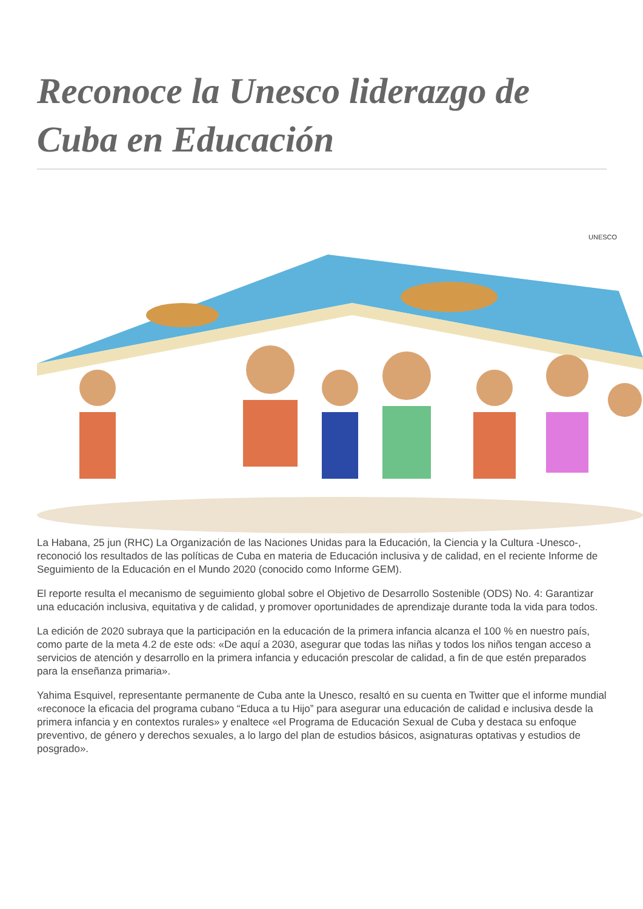Reconoce la Unesco liderazgo de Cuba en Educación
UNESCO
La Habana, 25 jun (RHC) La Organización de las Naciones Unidas para la Educación, la Ciencia y la Cultura -Unesco-, reconoció los resultados de las políticas de Cuba en materia de Educación inclusiva y de calidad, en el reciente Informe de Seguimiento de la Educación en el Mundo 2020 (conocido como Informe GEM).
El reporte resulta el mecanismo de seguimiento global sobre el Objetivo de Desarrollo Sostenible (ODS) No. 4: Garantizar una educación inclusiva, equitativa y de calidad, y promover oportunidades de aprendizaje durante toda la vida para todos.
La edición de 2020 subraya que la participación en la educación de la primera infancia alcanza el 100 % en nuestro país, como parte de la meta 4.2 de este ods: «De aquí a 2030, asegurar que todas las niñas y todos los niños tengan acceso a servicios de atención y desarrollo en la primera infancia y educación prescolar de calidad, a fin de que estén preparados para la enseñanza primaria».
Yahima Esquivel, representante permanente de Cuba ante la Unesco, resaltó en su cuenta en Twitter que el informe mundial «reconoce la eficacia del programa cubano “Educa a tu Hijo” para asegurar una educación de calidad e inclusiva desde la primera infancia y en contextos rurales» y enaltece «el Programa de Educación Sexual de Cuba y destaca su enfoque preventivo, de género y derechos sexuales, a lo largo del plan de estudios básicos, asignaturas optativas y estudios de posgrado».